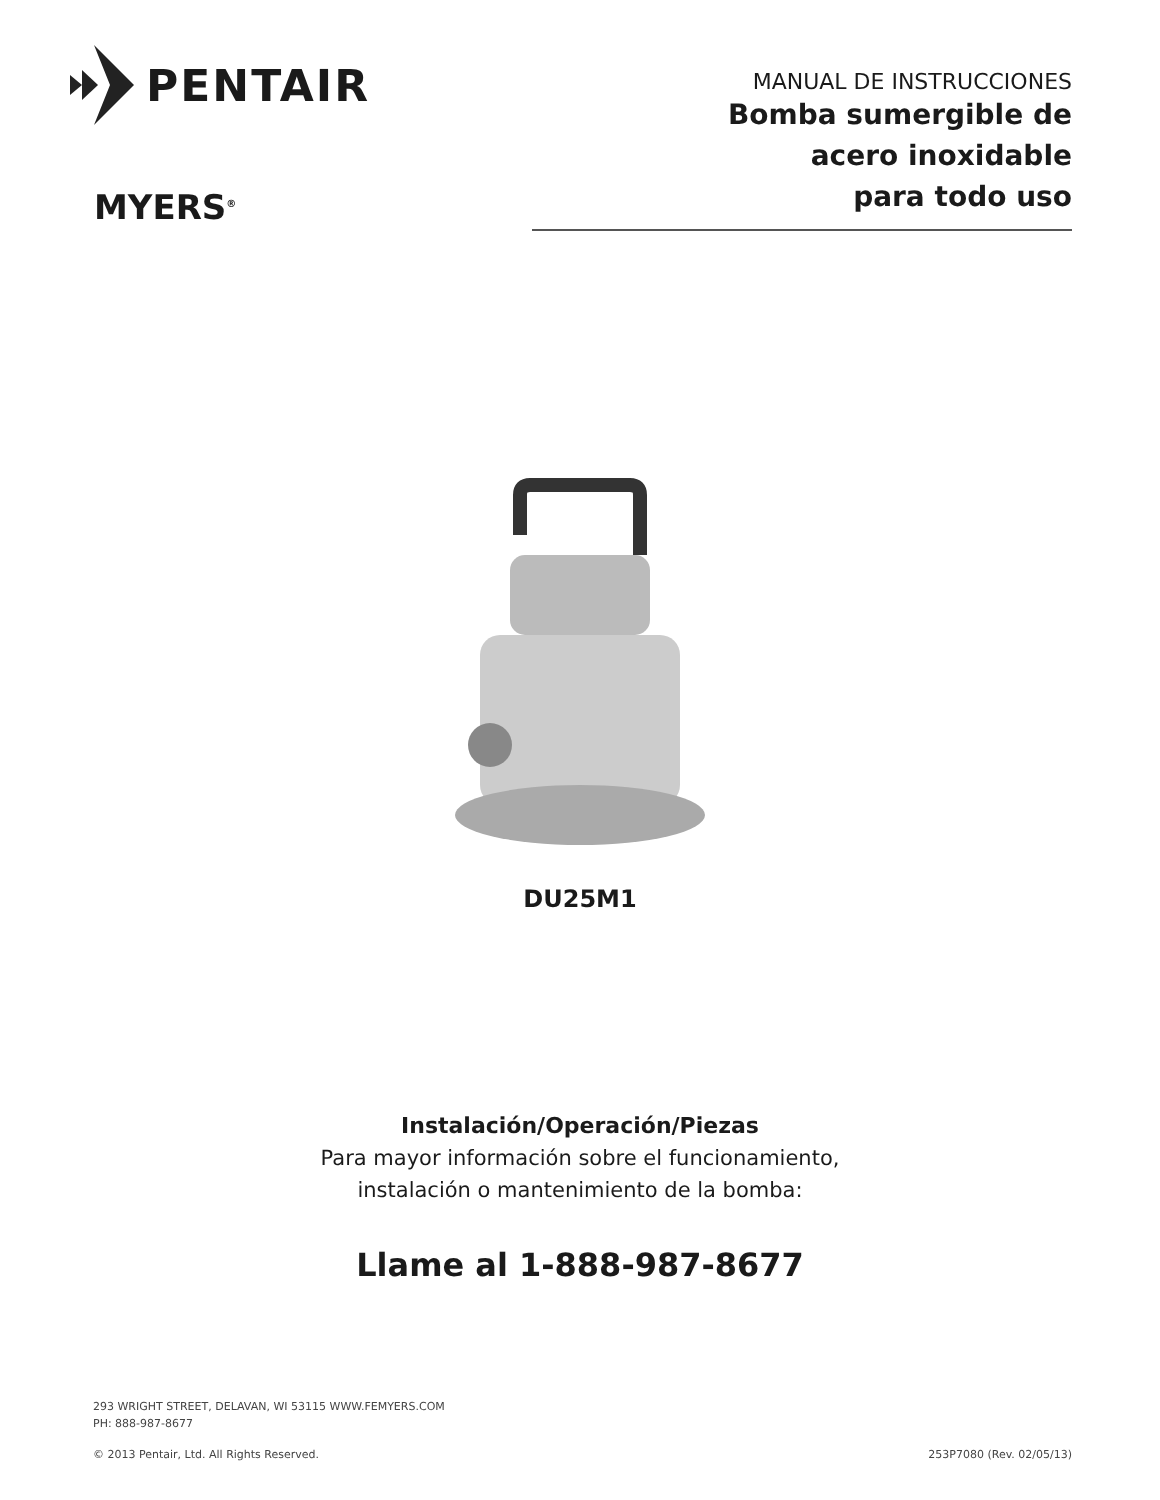PENTAIR
MYERS<sup>®</sup>
MANUAL DE INSTRUCCIONES
Bomba sumergible de
acero inoxidable
para todo uso
DU25M1
Instalación/Operación/Piezas
Para mayor información sobre el funcionamiento,
instalación o mantenimiento de la bomba:
Llame al 1-888-987-8677
293 WRIGHT STREET, DELAVAN, WI 53115 WWW.FEMYERS.COM
PH: 888-987-8677
© 2013 Pentair, Ltd. All Rights Reserved. 253P7080 (Rev. 02/05/13)